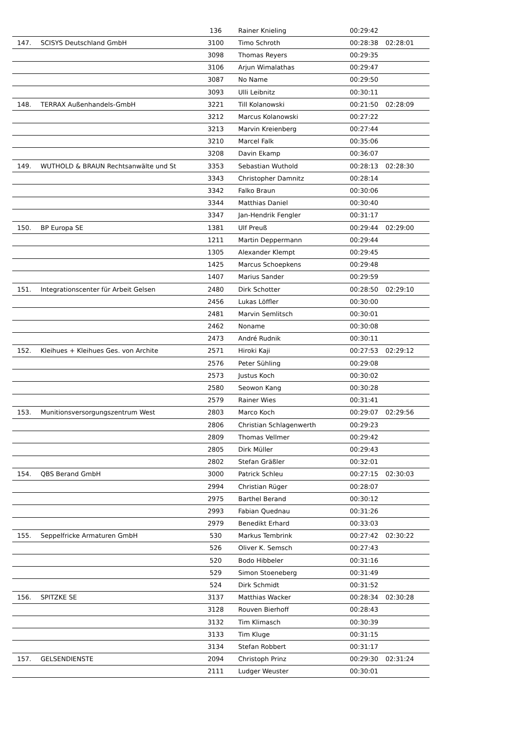| | | 136 | Rainer Knieling | 00:29:42 | |
| 147. | SCISYS Deutschland GmbH | 3100 | Timo Schroth | 00:28:38 | 02:28:01 |
| | | 3098 | Thomas Reyers | 00:29:35 | |
| | | 3106 | Arjun Wimalathas | 00:29:47 | |
| | | 3087 | No Name | 00:29:50 | |
| | | 3093 | Ulli Leibnitz | 00:30:11 | |
| 148. | TERRAX Außenhandels-GmbH | 3221 | Till Kolanowski | 00:21:50 | 02:28:09 |
| | | 3212 | Marcus Kolanowski | 00:27:22 | |
| | | 3213 | Marvin Kreienberg | 00:27:44 | |
| | | 3210 | Marcel Falk | 00:35:06 | |
| | | 3208 | Davin Ekamp | 00:36:07 | |
| 149. | WUTHOLD & BRAUN Rechtsanwälte und St | 3353 | Sebastian Wuthold | 00:28:13 | 02:28:30 |
| | | 3343 | Christopher Damnitz | 00:28:14 | |
| | | 3342 | Falko Braun | 00:30:06 | |
| | | 3344 | Matthias Daniel | 00:30:40 | |
| | | 3347 | Jan-Hendrik Fengler | 00:31:17 | |
| 150. | BP Europa SE | 1381 | Ulf Preuß | 00:29:44 | 02:29:00 |
| | | 1211 | Martin Deppermann | 00:29:44 | |
| | | 1305 | Alexander Klempt | 00:29:45 | |
| | | 1425 | Marcus Schoepkens | 00:29:48 | |
| | | 1407 | Marius Sander | 00:29:59 | |
| 151. | Integrationscenter für Arbeit Gelsen | 2480 | Dirk Schotter | 00:28:50 | 02:29:10 |
| | | 2456 | Lukas Löffler | 00:30:00 | |
| | | 2481 | Marvin Semlitsch | 00:30:01 | |
| | | 2462 | Noname | 00:30:08 | |
| | | 2473 | André Rudnik | 00:30:11 | |
| 152. | Kleihues + Kleihues Ges. von Archite | 2571 | Hiroki Kaji | 00:27:53 | 02:29:12 |
| | | 2576 | Peter Sühling | 00:29:08 | |
| | | 2573 | Justus Koch | 00:30:02 | |
| | | 2580 | Seowon Kang | 00:30:28 | |
| | | 2579 | Rainer Wies | 00:31:41 | |
| 153. | Munitionsversorgungszentrum West | 2803 | Marco Koch | 00:29:07 | 02:29:56 |
| | | 2806 | Christian Schlagenwerth | 00:29:23 | |
| | | 2809 | Thomas Vellmer | 00:29:42 | |
| | | 2805 | Dirk Müller | 00:29:43 | |
| | | 2802 | Stefan Gräßler | 00:32:01 | |
| 154. | QBS Berand GmbH | 3000 | Patrick Schleu | 00:27:15 | 02:30:03 |
| | | 2994 | Christian Rüger | 00:28:07 | |
| | | 2975 | Barthel Berand | 00:30:12 | |
| | | 2993 | Fabian Quednau | 00:31:26 | |
| | | 2979 | Benedikt Erhard | 00:33:03 | |
| 155. | Seppelfricke Armaturen GmbH | 530 | Markus Tembrink | 00:27:42 | 02:30:22 |
| | | 526 | Oliver K. Semsch | 00:27:43 | |
| | | 520 | Bodo Hibbeler | 00:31:16 | |
| | | 529 | Simon Stoeneberg | 00:31:49 | |
| | | 524 | Dirk Schmidt | 00:31:52 | |
| 156. | SPITZKE SE | 3137 | Matthias Wacker | 00:28:34 | 02:30:28 |
| | | 3128 | Rouven Bierhoff | 00:28:43 | |
| | | 3132 | Tim Klimasch | 00:30:39 | |
| | | 3133 | Tim Kluge | 00:31:15 | |
| | | 3134 | Stefan Robbert | 00:31:17 | |
| 157. | GELSENDIENSTE | 2094 | Christoph Prinz | 00:29:30 | 02:31:24 |
| | | 2111 | Ludger Weuster | 00:30:01 | |